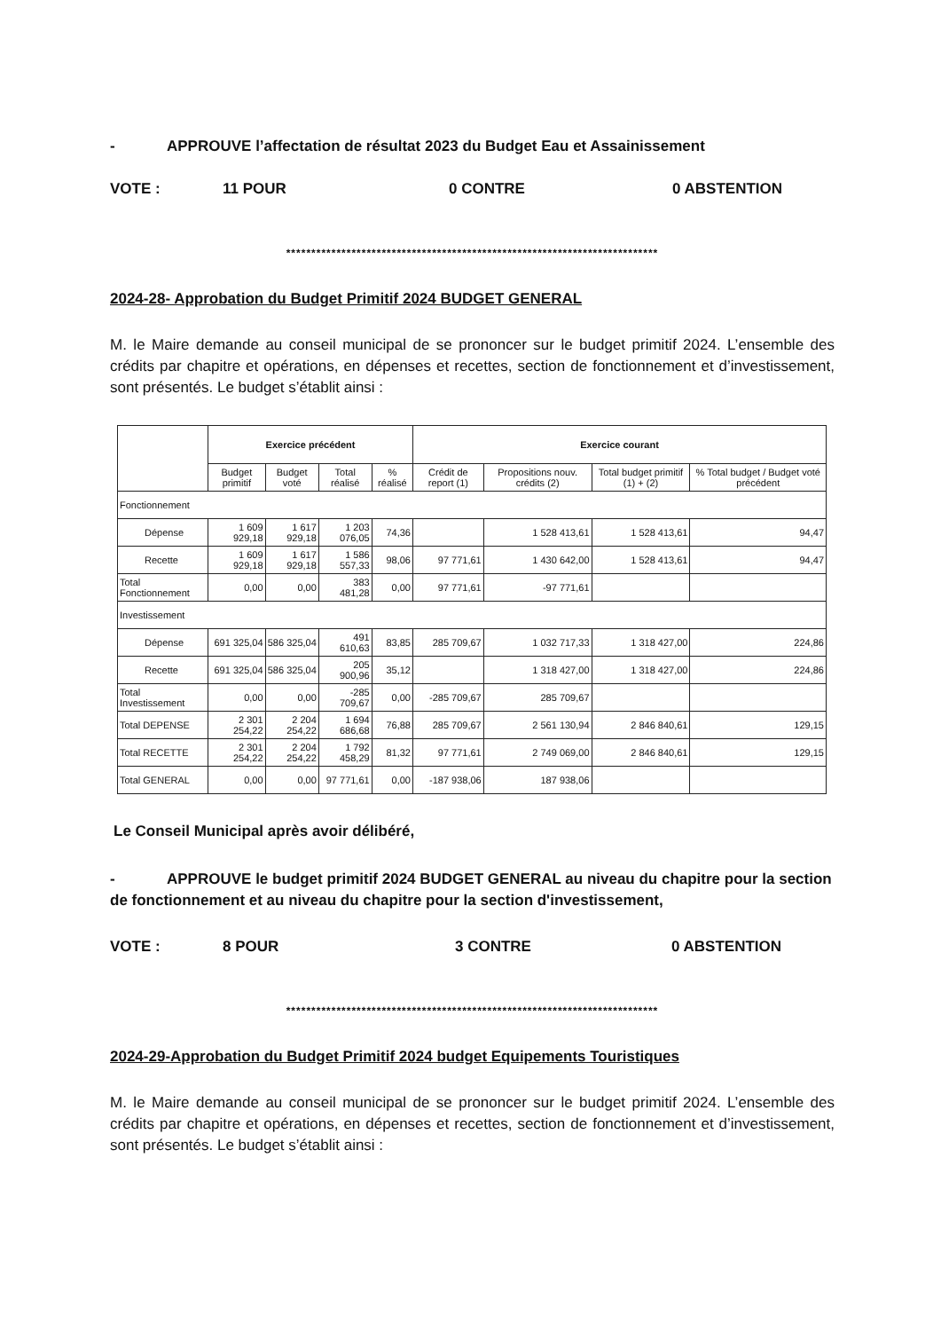- APPROUVE l’affectation de résultat 2023 du Budget Eau et Assainissement
VOTE : 11 POUR 0 CONTRE 0 ABSTENTION
**************************************************************************
2024-28- Approbation du Budget Primitif 2024 BUDGET GENERAL
M. le Maire demande au conseil municipal de se prononcer sur le budget primitif 2024. L’ensemble des crédits par chapitre et opérations, en dépenses et recettes, section de fonctionnement et d’investissement, sont présentés. Le budget s’établit ainsi :
| | Exercice précédent | | | | Exercice courant | | | |
| --- | --- | --- | --- | --- | --- | --- | --- | --- |
| | Budget primitif | Budget voté | Total réalisé | % réalisé | Crédit de report (1) | Propositions nouv. crédits (2) | Total budget primitif (1) + (2) | % Total budget / Budget voté précédent |
| Fonctionnement | | | | | | | | |
| Dépense | 1 609 929,18 | 1 617 929,18 | 1 203 076,05 | 74,36 | | 1 528 413,61 | 1 528 413,61 | 94,47 |
| Recette | 1 609 929,18 | 1 617 929,18 | 1 586 557,33 | 98,06 | 97 771,61 | 1 430 642,00 | 1 528 413,61 | 94,47 |
| Total Fonctionnement | 0,00 | 0,00 | 383 481,28 | 0,00 | 97 771,61 | -97 771,61 | | |
| Investissement | | | | | | | | |
| Dépense | 691 325,04 | 586 325,04 | 491 610,63 | 83,85 | 285 709,67 | 1 032 717,33 | 1 318 427,00 | 224,86 |
| Recette | 691 325,04 | 586 325,04 | 205 900,96 | 35,12 | | 1 318 427,00 | 1 318 427,00 | 224,86 |
| Total Investissement | 0,00 | 0,00 | -285 709,67 | 0,00 | -285 709,67 | 285 709,67 | | |
| Total DEPENSE | 2 301 254,22 | 2 204 254,22 | 1 694 686,68 | 76,88 | 285 709,67 | 2 561 130,94 | 2 846 840,61 | 129,15 |
| Total RECETTE | 2 301 254,22 | 2 204 254,22 | 1 792 458,29 | 81,32 | 97 771,61 | 2 749 069,00 | 2 846 840,61 | 129,15 |
| Total GENERAL | 0,00 | 0,00 | 97 771,61 | 0,00 | -187 938,06 | 187 938,06 | | |
Le Conseil Municipal après avoir délibéré,
- APPROUVE le budget primitif 2024 BUDGET GENERAL au niveau du chapitre pour la section de fonctionnement et au niveau du chapitre pour la section d'investissement,
VOTE : 8 POUR 3 CONTRE 0 ABSTENTION
**************************************************************************
2024-29-Approbation du Budget Primitif 2024 budget Equipements Touristiques
M. le Maire demande au conseil municipal de se prononcer sur le budget primitif 2024. L’ensemble des crédits par chapitre et opérations, en dépenses et recettes, section de fonctionnement et d’investissement, sont présentés. Le budget s’établit ainsi :